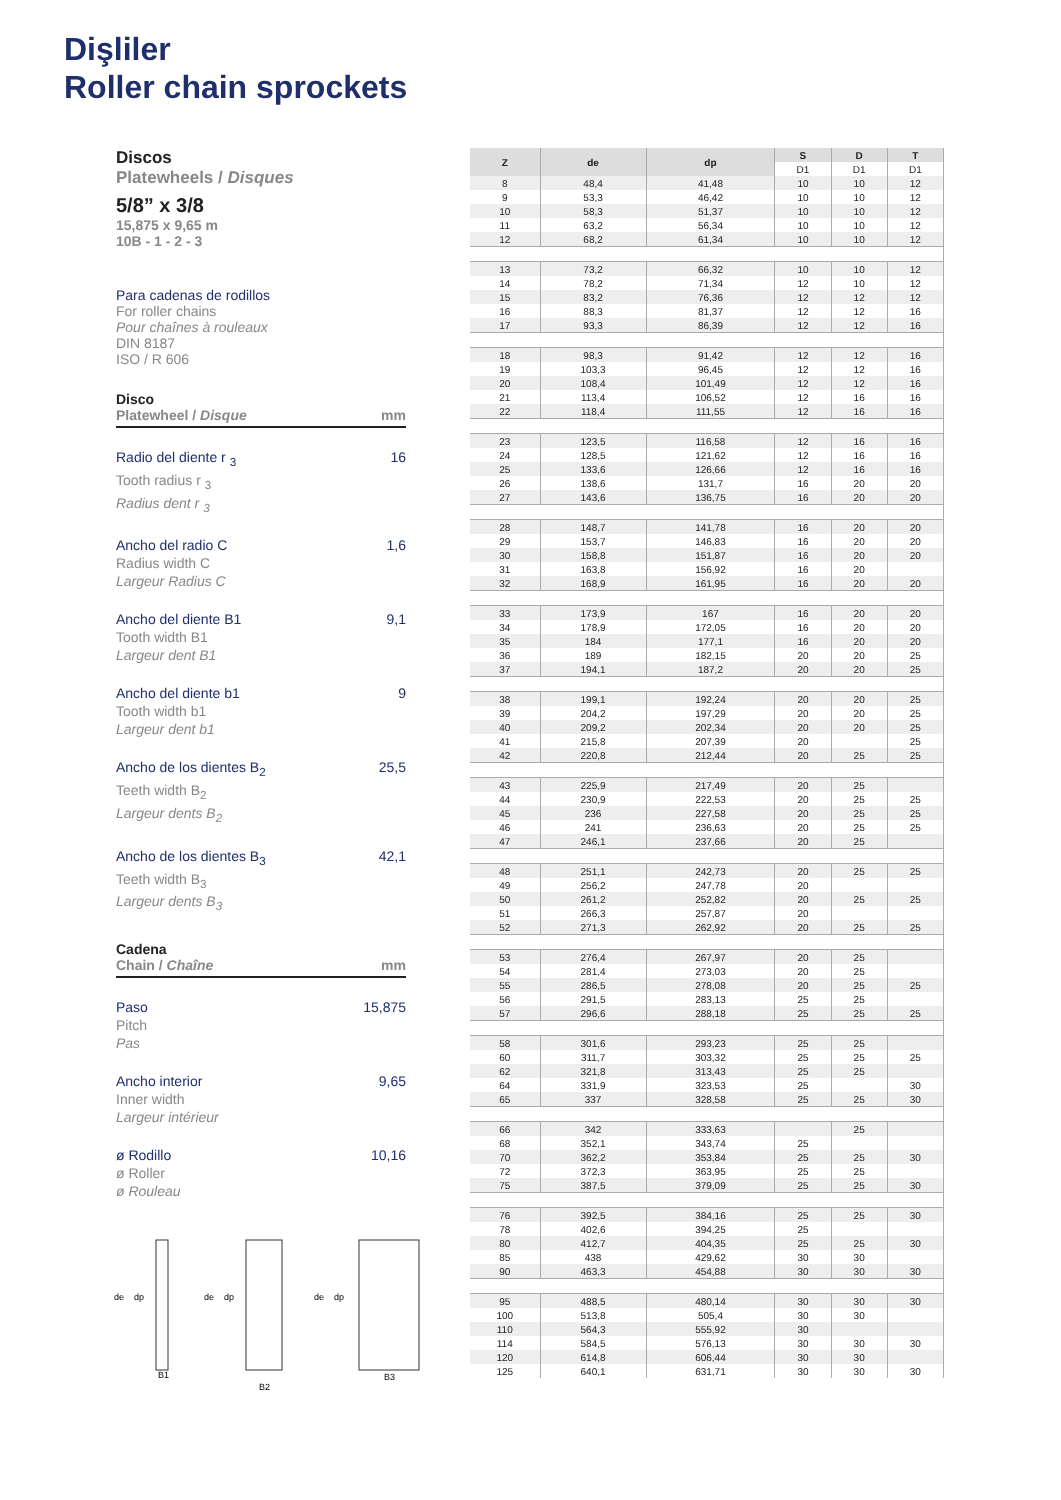Dişliler
Roller chain sprockets
Discos
Platewheels / Disques
5/8” x 3/8
15,875 x 9,65 m
10B - 1 - 2 - 3
Para cadenas de rodillos
For roller chains
Pour chaînes à rouleaux
DIN 8187
ISO / R 606
Disco
Platewheel / Disque mm
Radio del diente r <sub>3</sub>
Tooth radius r <sub>3</sub>
Radius dent r <sub>3</sub>
16
Ancho del radio C
Radius width C
Largeur Radius C
1,6
Ancho del diente B1
Tooth width B1
Largeur dent B1
9,1
Ancho del diente b1
Tooth width b1
Largeur dent b1
9
Ancho de los dientes B<sub>2</sub>
Teeth width B<sub>2</sub>
Largeur dents B<sub>2</sub>
25,5
Ancho de los dientes B<sub>3</sub>
Teeth width B<sub>3</sub>
Largeur dents B<sub>3</sub>
42,1
Cadena
Chain / Chaîne mm
Paso
Pitch
Pas
15,875
Ancho interior
Inner width
Largeur intérieur
9,65
ø Rodillo
ø Roller
ø Rouleau
10,16
de
dp
B1
B2
B3
de
dp
de
dp
| Z | de | dp | S | D | T |
| --- | --- | --- | --- | --- | --- |
| | | | D1 | D1 | D1 |
| 8 | 48,4 | 41,48 | 10 | 10 | 12 |
| 9 | 53,3 | 46,42 | 10 | 10 | 12 |
| 10 | 58,3 | 51,37 | 10 | 10 | 12 |
| 11 | 63,2 | 56,34 | 10 | 10 | 12 |
| 12 | 68,2 | 61,34 | 10 | 10 | 12 |
| 13 | 73,2 | 66,32 | 10 | 10 | 12 |
| 14 | 78,2 | 71,34 | 12 | 10 | 12 |
| 15 | 83,2 | 76,36 | 12 | 12 | 12 |
| 16 | 88,3 | 81,37 | 12 | 12 | 16 |
| 17 | 93,3 | 86,39 | 12 | 12 | 16 |
| 18 | 98,3 | 91,42 | 12 | 12 | 16 |
| 19 | 103,3 | 96,45 | 12 | 12 | 16 |
| 20 | 108,4 | 101,49 | 12 | 12 | 16 |
| 21 | 113,4 | 106,52 | 12 | 16 | 16 |
| 22 | 118,4 | 111,55 | 12 | 16 | 16 |
| 23 | 123,5 | 116,58 | 12 | 16 | 16 |
| 24 | 128,5 | 121,62 | 12 | 16 | 16 |
| 25 | 133,6 | 126,66 | 12 | 16 | 16 |
| 26 | 138,6 | 131,7 | 16 | 20 | 20 |
| 27 | 143,6 | 136,75 | 16 | 20 | 20 |
| 28 | 148,7 | 141,78 | 16 | 20 | 20 |
| 29 | 153,7 | 146,83 | 16 | 20 | 20 |
| 30 | 158,8 | 151,87 | 16 | 20 | 20 |
| 31 | 163,8 | 156,92 | 16 | 20 | |
| 32 | 168,9 | 161,95 | 16 | 20 | 20 |
| 33 | 173,9 | 167 | 16 | 20 | 20 |
| 34 | 178,9 | 172,05 | 16 | 20 | 20 |
| 35 | 184 | 177,1 | 16 | 20 | 20 |
| 36 | 189 | 182,15 | 20 | 20 | 25 |
| 37 | 194,1 | 187,2 | 20 | 20 | 25 |
| 38 | 199,1 | 192,24 | 20 | 20 | 25 |
| 39 | 204,2 | 197,29 | 20 | 20 | 25 |
| 40 | 209,2 | 202,34 | 20 | 20 | 25 |
| 41 | 215,8 | 207,39 | 20 | | 25 |
| 42 | 220,8 | 212,44 | 20 | 25 | 25 |
| 43 | 225,9 | 217,49 | 20 | 25 | |
| 44 | 230,9 | 222,53 | 20 | 25 | 25 |
| 45 | 236 | 227,58 | 20 | 25 | 25 |
| 46 | 241 | 236,63 | 20 | 25 | 25 |
| 47 | 246,1 | 237,66 | 20 | 25 | |
| 48 | 251,1 | 242,73 | 20 | 25 | 25 |
| 49 | 256,2 | 247,78 | 20 | | |
| 50 | 261,2 | 252,82 | 20 | 25 | 25 |
| 51 | 266,3 | 257,87 | 20 | | |
| 52 | 271,3 | 262,92 | 20 | 25 | 25 |
| 53 | 276,4 | 267,97 | 20 | 25 | |
| 54 | 281,4 | 273,03 | 20 | 25 | |
| 55 | 286,5 | 278,08 | 20 | 25 | 25 |
| 56 | 291,5 | 283,13 | 25 | 25 | |
| 57 | 296,6 | 288,18 | 25 | 25 | 25 |
| 58 | 301,6 | 293,23 | 25 | 25 | |
| 60 | 311,7 | 303,32 | 25 | 25 | 25 |
| 62 | 321,8 | 313,43 | 25 | 25 | |
| 64 | 331,9 | 323,53 | 25 | | 30 |
| 65 | 337 | 328,58 | 25 | 25 | 30 |
| 66 | 342 | 333,63 | | 25 | |
| 68 | 352,1 | 343,74 | 25 | | |
| 70 | 362,2 | 353,84 | 25 | 25 | 30 |
| 72 | 372,3 | 363,95 | 25 | 25 | |
| 75 | 387,5 | 379,09 | 25 | 25 | 30 |
| 76 | 392,5 | 384,16 | 25 | 25 | 30 |
| 78 | 402,6 | 394,25 | 25 | | |
| 80 | 412,7 | 404,35 | 25 | 25 | 30 |
| 85 | 438 | 429,62 | 30 | 30 | |
| 90 | 463,3 | 454,88 | 30 | 30 | 30 |
| 95 | 488,5 | 480,14 | 30 | 30 | 30 |
| 100 | 513,8 | 505,4 | 30 | 30 | |
| 110 | 564,3 | 555,92 | 30 | | |
| 114 | 584,5 | 576,13 | 30 | 30 | 30 |
| 120 | 614,8 | 606,44 | 30 | 30 | |
| 125 | 640,1 | 631,71 | 30 | 30 | 30 |